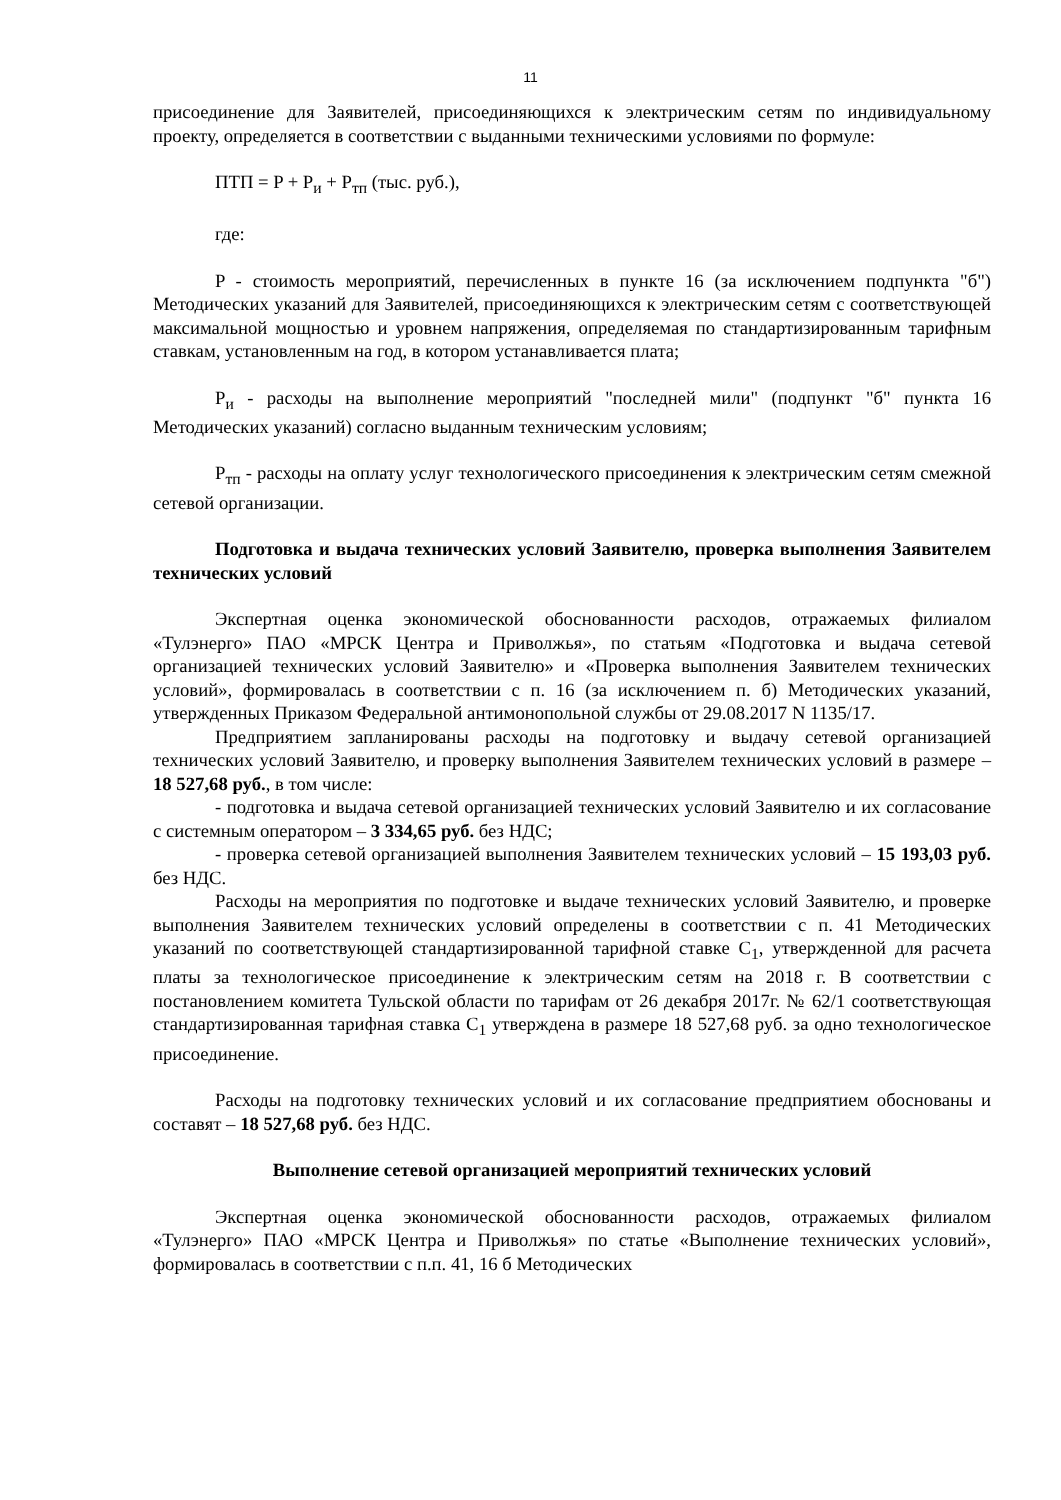11
присоединение для Заявителей, присоединяющихся к электрическим сетям по индивидуальному проекту, определяется в соответствии с выданными техническими условиями по формуле:
ПТП = P + P<sub>и</sub> + P<sub>тп</sub> (тыс. руб.),
где:
P - стоимость мероприятий, перечисленных в пункте 16 (за исключением подпункта "б") Методических указаний для Заявителей, присоединяющихся к электрическим сетям с соответствующей максимальной мощностью и уровнем напряжения, определяемая по стандартизированным тарифным ставкам, установленным на год, в котором устанавливается плата;
P<sub>и</sub> - расходы на выполнение мероприятий "последней мили" (подпункт "б" пункта 16 Методических указаний) согласно выданным техническим условиям;
P<sub>тп</sub> - расходы на оплату услуг технологического присоединения к электрическим сетям смежной сетевой организации.
Подготовка и выдача технических условий Заявителю, проверка выполнения Заявителем технических условий
Экспертная оценка экономической обоснованности расходов, отражаемых филиалом «Тулэнерго» ПАО «МРСК Центра и Приволжья», по статьям «Подготовка и выдача сетевой организацией технических условий Заявителю» и «Проверка выполнения Заявителем технических условий», формировалась в соответствии с п. 16 (за исключением п. б) Методических указаний, утвержденных Приказом Федеральной антимонопольной службы от 29.08.2017 N 1135/17.
Предприятием запланированы расходы на подготовку и выдачу сетевой организацией технических условий Заявителю, и проверку выполнения Заявителем технических условий в размере – 18 527,68 руб., в том числе:
- подготовка и выдача сетевой организацией технических условий Заявителю и их согласование с системным оператором – 3 334,65 руб. без НДС;
- проверка сетевой организацией выполнения Заявителем технических условий – 15 193,03 руб. без НДС.
Расходы на мероприятия по подготовке и выдаче технических условий Заявителю, и проверке выполнения Заявителем технических условий определены в соответствии с п. 41 Методических указаний по соответствующей стандартизированной тарифной ставке С<sub>1</sub>, утвержденной для расчета платы за технологическое присоединение к электрическим сетям на 2018 г. В соответствии с постановлением комитета Тульской области по тарифам от 26 декабря 2017г. № 62/1 соответствующая стандартизированная тарифная ставка С<sub>1</sub> утверждена в размере 18 527,68 руб. за одно технологическое присоединение.
Расходы на подготовку технических условий и их согласование предприятием обоснованы и составят – 18 527,68 руб. без НДС.
Выполнение сетевой организацией мероприятий технических условий
Экспертная оценка экономической обоснованности расходов, отражаемых филиалом «Тулэнерго» ПАО «МРСК Центра и Приволжья» по статье «Выполнение технических условий», формировалась в соответствии с п.п. 41, 16 б Методических